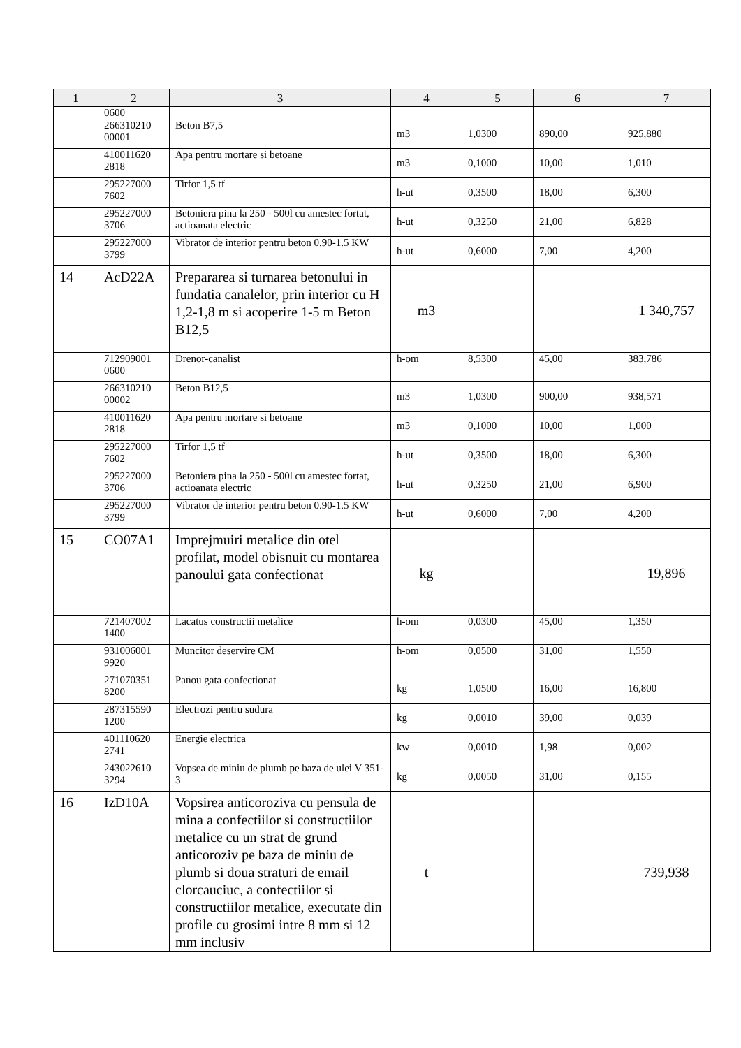| 1 | 2 | 3 | 4 | 5 | 6 | 7 |
| --- | --- | --- | --- | --- | --- | --- |
| | 0600 | | | | | |
| | 266310210 00001 | Beton B7,5 | m3 | 1,0300 | 890,00 | 925,880 |
| | 410011620 2818 | Apa pentru mortare si betoane | m3 | 0,1000 | 10,00 | 1,010 |
| | 295227000 7602 | Tirfor 1,5 tf | h-ut | 0,3500 | 18,00 | 6,300 |
| | 295227000 3706 | Betoniera pina la 250 - 500l cu amestec fortat, actioanata electric | h-ut | 0,3250 | 21,00 | 6,828 |
| | 295227000 3799 | Vibrator de interior pentru beton 0.90-1.5 KW | h-ut | 0,6000 | 7,00 | 4,200 |
| 14 | AcD22A | Prepararea si turnarea betonului in fundatia canalelor, prin interior cu H 1,2-1,8 m si acoperire 1-5 m Beton B12,5 | m3 | | | 1 340,757 |
| | 712909001 0600 | Drenor-canalist | h-om | 8,5300 | 45,00 | 383,786 |
| | 266310210 00002 | Beton B12,5 | m3 | 1,0300 | 900,00 | 938,571 |
| | 410011620 2818 | Apa pentru mortare si betoane | m3 | 0,1000 | 10,00 | 1,000 |
| | 295227000 7602 | Tirfor 1,5 tf | h-ut | 0,3500 | 18,00 | 6,300 |
| | 295227000 3706 | Betoniera pina la 250 - 500l cu amestec fortat, actioanata electric | h-ut | 0,3250 | 21,00 | 6,900 |
| | 295227000 3799 | Vibrator de interior pentru beton 0.90-1.5 KW | h-ut | 0,6000 | 7,00 | 4,200 |
| 15 | CO07A1 | Imprejmuiri metalice din otel profilat, model obisnuit cu montarea panoului gata confectionat | kg | | | 19,896 |
| | 721407002 1400 | Lacatus constructii metalice | h-om | 0,0300 | 45,00 | 1,350 |
| | 931006001 9920 | Muncitor deservire CM | h-om | 0,0500 | 31,00 | 1,550 |
| | 271070351 8200 | Panou gata confectionat | kg | 1,0500 | 16,00 | 16,800 |
| | 287315590 1200 | Electrozi pentru sudura | kg | 0,0010 | 39,00 | 0,039 |
| | 401110620 2741 | Energie electrica | kw | 0,0010 | 1,98 | 0,002 |
| | 243022610 3294 | Vopsea de miniu de plumb pe baza de ulei V 351-3 | kg | 0,0050 | 31,00 | 0,155 |
| 16 | IzD10A | Vopsirea anticoroziva cu pensula de mina a confectiilor si constructiilor metalice cu un strat de grund anticoroziv pe baza de miniu de plumb si doua straturi de email clorcauciuc, a confectiilor si constructiilor metalice, executate din profile cu grosimi intre 8 mm si 12 mm inclusiv | t | | | 739,938 |